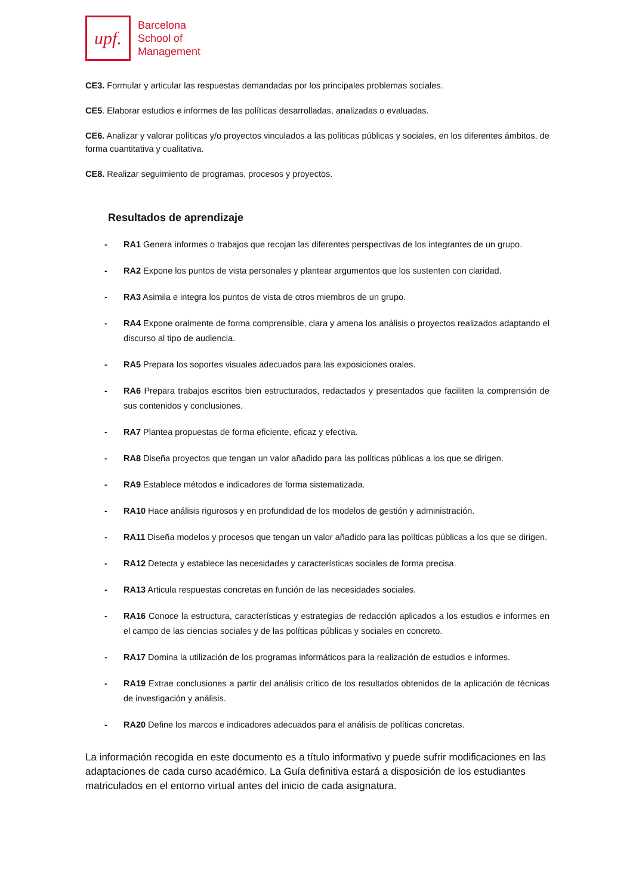upf.
Barcelona
School of
Management
CE3. Formular y articular las respuestas demandadas por los principales problemas sociales.
CE5. Elaborar estudios e informes de las políticas desarrolladas, analizadas o evaluadas.
CE6. Analizar y valorar políticas y/o proyectos vinculados a las políticas públicas y sociales, en los diferentes ámbitos, de forma cuantitativa y cualitativa.
CE8. Realizar seguimiento de programas, procesos y proyectos.
Resultados de aprendizaje
- RA1 Genera informes o trabajos que recojan las diferentes perspectivas de los integrantes de un grupo.
- RA2 Expone los puntos de vista personales y plantear argumentos que los sustenten con claridad.
- RA3 Asimila e integra los puntos de vista de otros miembros de un grupo.
- RA4 Expone oralmente de forma comprensible, clara y amena los análisis o proyectos realizados adaptando el discurso al tipo de audiencia.
- RA5 Prepara los soportes visuales adecuados para las exposiciones orales.
- RA6 Prepara trabajos escritos bien estructurados, redactados y presentados que faciliten la comprensión de sus contenidos y conclusiones.
- RA7 Plantea propuestas de forma eficiente, eficaz y efectiva.
- RA8 Diseña proyectos que tengan un valor añadido para las políticas públicas a los que se dirigen.
- RA9 Establece métodos e indicadores de forma sistematizada.
- RA10 Hace análisis rigurosos y en profundidad de los modelos de gestión y administración.
- RA11 Diseña modelos y procesos que tengan un valor añadido para las políticas públicas a los que se dirigen.
- RA12 Detecta y establece las necesidades y características sociales de forma precisa.
- RA13 Articula respuestas concretas en función de las necesidades sociales.
- RA16 Conoce la estructura, características y estrategias de redacción aplicados a los estudios e informes en el campo de las ciencias sociales y de las políticas públicas y sociales en concreto.
- RA17 Domina la utilización de los programas informáticos para la realización de estudios e informes.
- RA19 Extrae conclusiones a partir del análisis crítico de los resultados obtenidos de la aplicación de técnicas de investigación y análisis.
- RA20 Define los marcos e indicadores adecuados para el análisis de políticas concretas.
La información recogida en este documento es a título informativo y puede sufrir modificaciones en las adaptaciones de cada curso académico. La Guía definitiva estará a disposición de los estudiantes matriculados en el entorno virtual antes del inicio de cada asignatura.